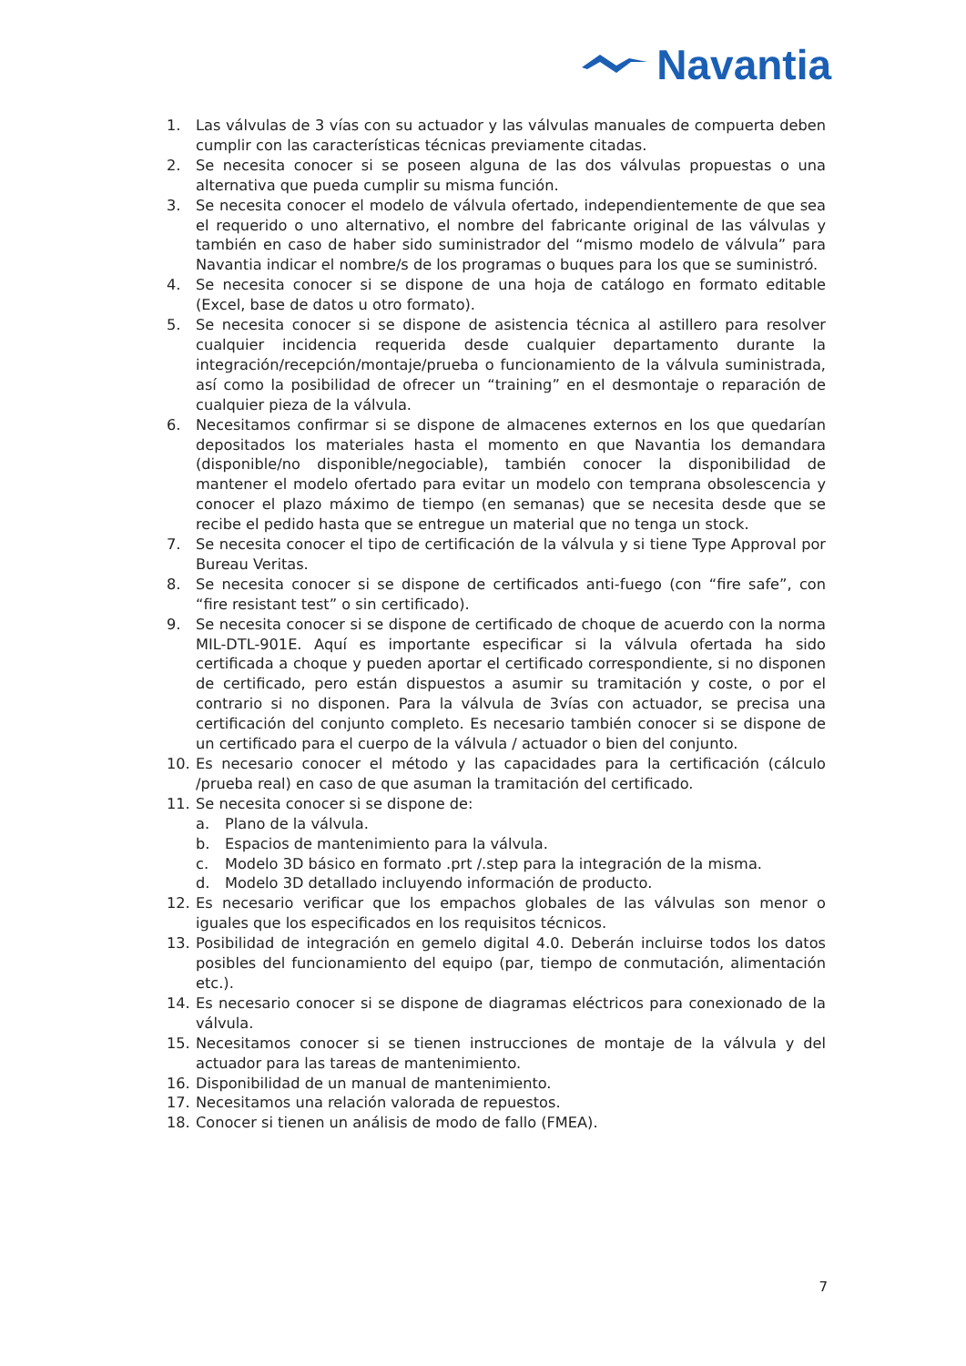Navantia
1. Las válvulas de 3 vías con su actuador y las válvulas manuales de compuerta deben cumplir con las características técnicas previamente citadas.
2. Se necesita conocer si se poseen alguna de las dos válvulas propuestas o una alternativa que pueda cumplir su misma función.
3. Se necesita conocer el modelo de válvula ofertado, independientemente de que sea el requerido o uno alternativo, el nombre del fabricante original de las válvulas y también en caso de haber sido suministrador del “mismo modelo de válvula” para Navantia indicar el nombre/s de los programas o buques para los que se suministró.
4. Se necesita conocer si se dispone de una hoja de catálogo en formato editable (Excel, base de datos u otro formato).
5. Se necesita conocer si se dispone de asistencia técnica al astillero para resolver cualquier incidencia requerida desde cualquier departamento durante la integración/recepción/montaje/prueba o funcionamiento de la válvula suministrada, así como la posibilidad de ofrecer un “training” en el desmontaje o reparación de cualquier pieza de la válvula.
6. Necesitamos confirmar si se dispone de almacenes externos en los que quedarían depositados los materiales hasta el momento en que Navantia los demandara (disponible/no disponible/negociable), también conocer la disponibilidad de mantener el modelo ofertado para evitar un modelo con temprana obsolescencia y conocer el plazo máximo de tiempo (en semanas) que se necesita desde que se recibe el pedido hasta que se entregue un material que no tenga un stock.
7. Se necesita conocer el tipo de certificación de la válvula y si tiene Type Approval por Bureau Veritas.
8. Se necesita conocer si se dispone de certificados anti-fuego (con “fire safe”, con “fire resistant test” o sin certificado).
9. Se necesita conocer si se dispone de certificado de choque de acuerdo con la norma MIL-DTL-901E. Aquí es importante especificar si la válvula ofertada ha sido certificada a choque y pueden aportar el certificado correspondiente, si no disponen de certificado, pero están dispuestos a asumir su tramitación y coste, o por el contrario si no disponen. Para la válvula de 3vías con actuador, se precisa una certificación del conjunto completo. Es necesario también conocer si se dispone de un certificado para el cuerpo de la válvula / actuador o bien del conjunto.
10. Es necesario conocer el método y las capacidades para la certificación (cálculo /prueba real) en caso de que asuman la tramitación del certificado.
11. Se necesita conocer si se dispone de:
a. Plano de la válvula.
b. Espacios de mantenimiento para la válvula.
c. Modelo 3D básico en formato .prt /.step para la integración de la misma.
d. Modelo 3D detallado incluyendo información de producto.
12. Es necesario verificar que los empachos globales de las válvulas son menor o iguales que los especificados en los requisitos técnicos.
13. Posibilidad de integración en gemelo digital 4.0. Deberán incluirse todos los datos posibles del funcionamiento del equipo (par, tiempo de conmutación, alimentación etc.).
14. Es necesario conocer si se dispone de diagramas eléctricos para conexionado de la válvula.
15. Necesitamos conocer si se tienen instrucciones de montaje de la válvula y del actuador para las tareas de mantenimiento.
16. Disponibilidad de un manual de mantenimiento.
17. Necesitamos una relación valorada de repuestos.
18. Conocer si tienen un análisis de modo de fallo (FMEA).
7